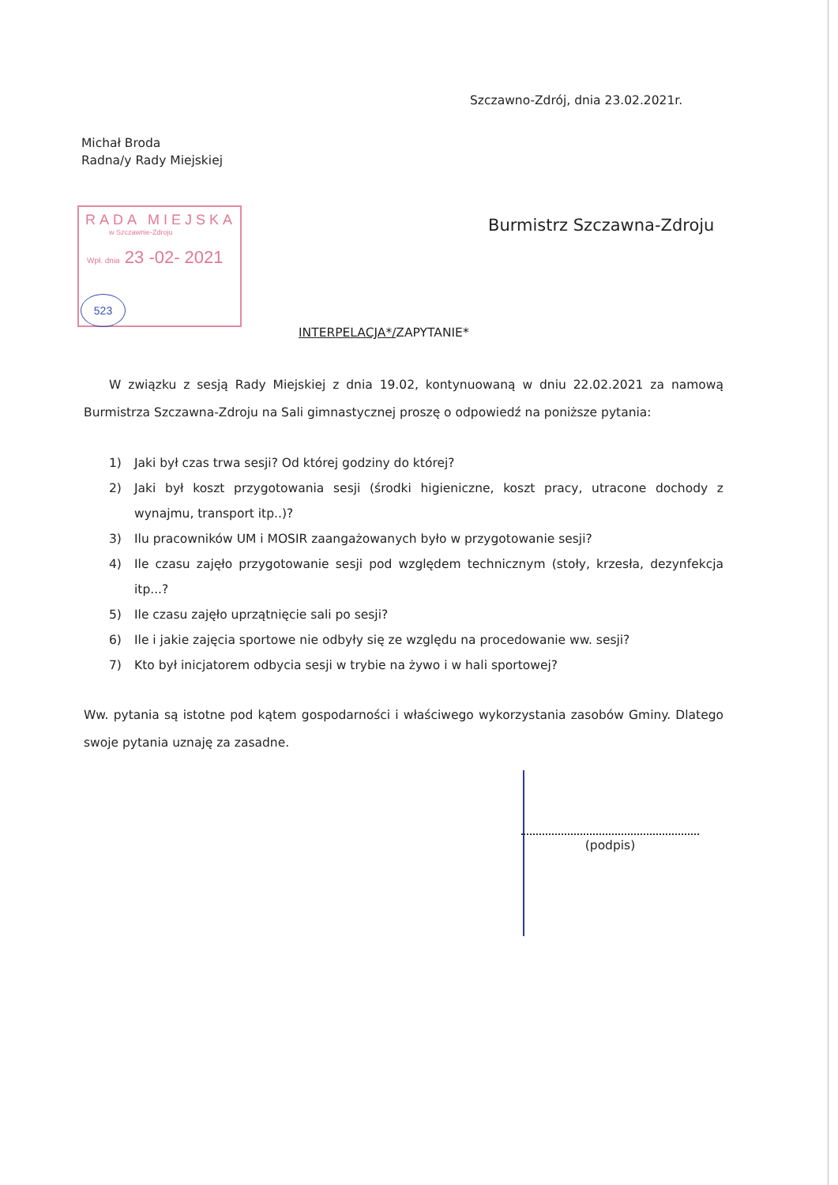Szczawno-Zdrój, dnia 23.02.2021r.
Michał Broda
Radna/y Rady Miejskiej
RADA MIEJSKA
w Szczawnie-Zdroju
Wpł. dnia 23 -02- 2021
523
Burmistrz Szczawna-Zdroju
INTERPELACJA*/ZAPYTANIE*
W związku z sesją Rady Miejskiej z dnia 19.02, kontynuowaną w dniu 22.02.2021 za namową Burmistrza Szczawna-Zdroju na Sali gimnastycznej proszę o odpowiedź na poniższe pytania:
1) Jaki był czas trwa sesji? Od której godziny do której?
2) Jaki był koszt przygotowania sesji (środki higieniczne, koszt pracy, utracone dochody z wynajmu, transport itp..)?
3) Ilu pracowników UM i MOSIR zaangażowanych było w przygotowanie sesji?
4) Ile czasu zajęło przygotowanie sesji pod względem technicznym (stoły, krzesła, dezynfekcja itp...?
5) Ile czasu zajęło uprzątnięcie sali po sesji?
6) Ile i jakie zajęcia sportowe nie odbyły się ze względu na procedowanie ww. sesji?
7) Kto był inicjatorem odbycia sesji w trybie na żywo i w hali sportowej?
Ww. pytania są istotne pod kątem gospodarności i właściwego wykorzystania zasobów Gminy. Dlatego swoje pytania uznaję za zasadne.
(podpis)